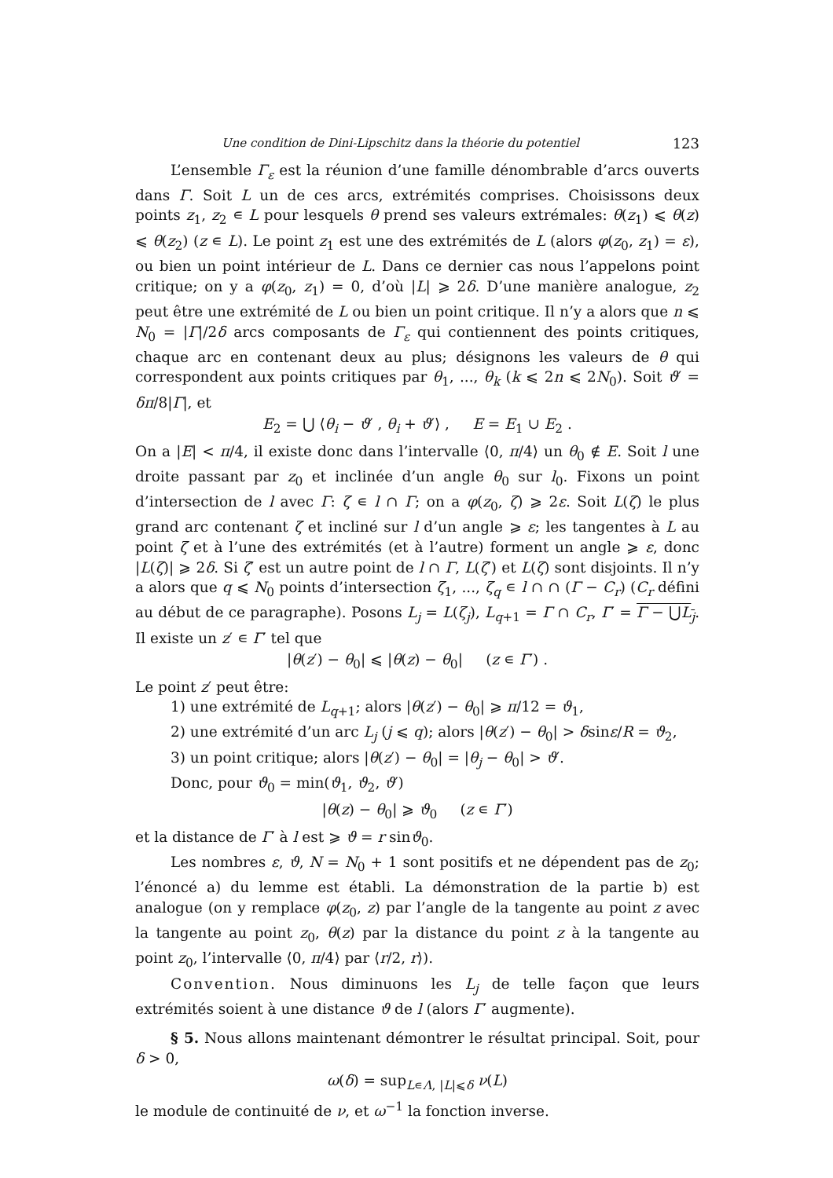Une condition de Dini-Lipschitz dans la théorie du potentiel 123
L’ensemble Γ<sub>ε</sub> est la réunion d’une famille dénombrable d’arcs ouverts dans Γ. Soit L un de ces arcs, extrémités comprises. Choisissons deux points z<sub>1</sub>, z<sub>2</sub> ∊ L pour lesquels θ prend ses valeurs extrémales: θ(z<sub>1</sub>) ⩽ θ(z) ⩽ θ(z<sub>2</sub>) (z ∊ L). Le point z<sub>1</sub> est une des extrémités de L (alors φ(z<sub>0</sub>, z<sub>1</sub>) = ε), ou bien un point intérieur de L. Dans ce dernier cas nous l’appelons point critique; on y a φ(z<sub>0</sub>, z<sub>1</sub>) = 0, d’où |L| ⩾ 2δ. D’une manière analogue, z<sub>2</sub> peut être une extrémité de L ou bien un point critique. Il n’y a alors que n ⩽ N<sub>0</sub> = |Γ|/2δ arcs composants de Γ<sub>ε</sub> qui contiennent des points critiques, chaque arc en contenant deux au plus; désignons les valeurs de θ qui correspondent aux points critiques par θ<sub>1</sub>, ..., θ<sub>k</sub> (k ⩽ 2n ⩽ 2N<sub>0</sub>). Soit ϑ′ = δπ/8|Γ|, et
E<sub>2</sub> = ⋃ ⟨θ<sub>i</sub> − ϑ′ , θ<sub>i</sub> + ϑ′⟩ , E = E<sub>1</sub> ∪ E<sub>2</sub> .
On a |E| < π/4, il existe donc dans l’intervalle ⟨0, π/4⟩ un θ<sub>0</sub> ∉ E. Soit l une droite passant par z<sub>0</sub> et inclinée d’un angle θ<sub>0</sub> sur l<sub>0</sub>. Fixons un point d’intersection de l avec Γ: ζ ∊ l ∩ Γ; on a φ(z<sub>0</sub>, ζ) ⩾ 2ε. Soit L(ζ) le plus grand arc contenant ζ et incliné sur l d’un angle ⩾ ε; les tangentes à L au point ζ et à l’une des extrémités (et à l’autre) forment un angle ⩾ ε, donc |L(ζ)| ⩾ 2δ. Si ζ′ est un autre point de l ∩ Γ, L(ζ′) et L(ζ) sont disjoints. Il n’y a alors que q ⩽ N<sub>0</sub> points d’intersection ζ<sub>1</sub>, ..., ζ<sub>q</sub> ∊ l ∩ ∩ (Γ − C<sub>r</sub>) (C<sub>r</sub> défini au début de ce paragraphe). Posons L<sub>j</sub> = L(ζ<sub>j</sub>), L<sub>q+1</sub> = Γ ∩ C<sub>r</sub>, Γ′ = Γ − ⋃L<sub>j</sub>. Il existe un z′ ∊ Γ′ tel que
|θ(z′) − θ<sub>0</sub>| ⩽ |θ(z) − θ<sub>0</sub>| (z ∊ Γ′) .
Le point z′ peut être:
1) une extrémité de L<sub>q+1</sub>; alors |θ(z′) − θ<sub>0</sub>| ⩾ π/12 = ϑ<sub>1</sub>,
2) une extrémité d’un arc L<sub>j</sub> (j ⩽ q); alors |θ(z′) − θ<sub>0</sub>| > δsinε/R = ϑ<sub>2</sub>,
3) un point critique; alors |θ(z′) − θ<sub>0</sub>| = |θ<sub>j</sub> − θ<sub>0</sub>| > ϑ′.
Donc, pour ϑ<sub>0</sub> = min(ϑ<sub>1</sub>, ϑ<sub>2</sub>, ϑ′)
|θ(z) − θ<sub>0</sub>| ⩾ ϑ<sub>0</sub> (z ∊ Γ′)
et la distance de Γ′ à l est ⩾ ϑ = r sinϑ<sub>0</sub>.
Les nombres ε, ϑ, N = N<sub>0</sub> + 1 sont positifs et ne dépendent pas de z<sub>0</sub>; l’énoncé a) du lemme est établi. La démonstration de la partie b) est analogue (on y remplace φ(z<sub>0</sub>, z) par l’angle de la tangente au point z avec la tangente au point z<sub>0</sub>, θ(z) par la distance du point z à la tangente au point z<sub>0</sub>, l’intervalle ⟨0, π/4⟩ par ⟨r/2, r⟩).
Convention. Nous diminuons les L<sub>j</sub> de telle façon que leurs extrémités soient à une distance ϑ de l (alors Γ′ augmente).
§ 5. Nous allons maintenant démontrer le résultat principal. Soit, pour δ > 0,
ω(δ) = sup<sub>L∊Λ, |L|⩽δ</sub> ν(L)
le module de continuité de ν, et ω<sup>−1</sup> la fonction inverse.